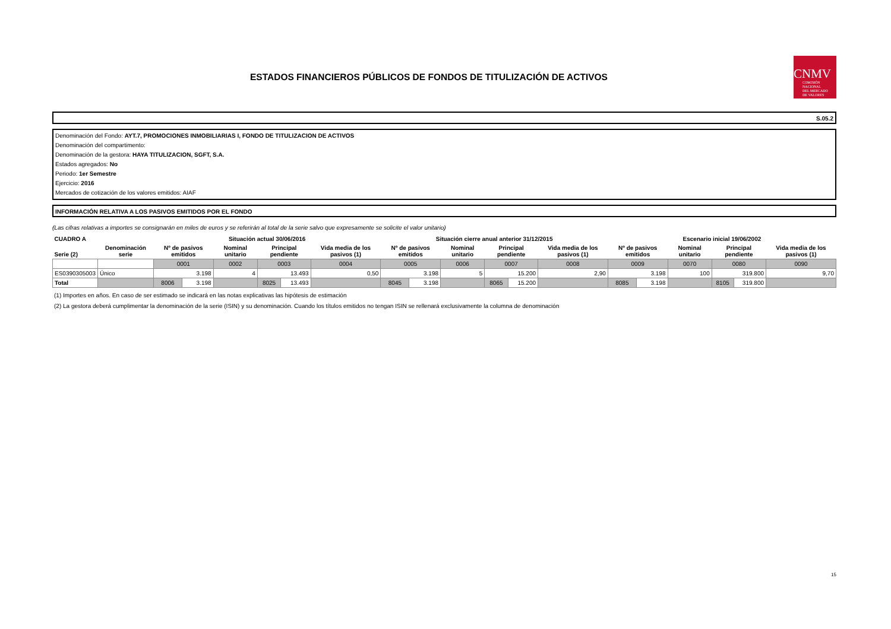ESTADOS FINANCIEROS PÚBLICOS DE FONDOS DE TITULIZACIÓN DE ACTIVOS
CNMV
COMISIÓN
NACIONAL
DEL MERCADO
DE VALORES
S.05.2
Denominación del Fondo: AYT.7, PROMOCIONES INMOBILIARIAS I, FONDO DE TITULIZACION DE ACTIVOS
Denominación del compartimento:
Denominación de la gestora: HAYA TITULIZACION, SGFT, S.A.
Estados agregados: No
Periodo: 1er Semestre
Ejercicio: 2016
Mercados de cotización de los valores emitidos: AIAF
INFORMACIÓN RELATIVA A LOS PASIVOS EMITIDOS POR EL FONDO
(Las cifras relativas a importes se consignarán en miles de euros y se referirán al total de la serie salvo que expresamente se solicite el valor unitario)
| CUADRO A | | Situación actual 30/06/2016 | | | | | | Situación cierre anual anterior 31/12/2015 | | | | | | Escenario inicial 19/06/2002 | | | | | |
| --- | --- | --- | --- | --- | --- | --- | --- | --- | --- | --- | --- | --- | --- | --- | --- | --- | --- | --- | --- |
| Serie (2) | Denominación serie | Nº de pasivos emitidos | | Nominal unitario | Principal pendiente | | Vida media de los pasivos (1) | Nº de pasivos emitidos | | Nominal unitario | Principal pendiente | | Vida media de los pasivos (1) | Nº de pasivos emitidos | | Nominal unitario | Principal pendiente | | Vida media de los pasivos (1) |
| | | 0001 | | 0002 | 0003 | | 0004 | 0005 | | 0006 | 0007 | | 0008 | 0009 | | 0070 | 0080 | | 0090 |
| ES0390305003 | Único | 3.198 | | 4 | 13.493 | | 0,50 | 3.198 | | 5 | 15.200 | | 2,90 | 3.198 | | 100 | 319.800 | | 9,70 |
| Total | | 8006 | 3.198 | | 8025 | 13.493 | | 8045 | 3.198 | | 8065 | 15.200 | | 8085 | 3.198 | | 8105 | 319.800 | |
(1) Importes en años. En caso de ser estimado se indicará en las notas explicativas las hipótesis de estimación
(2) La gestora deberá cumplimentar la denominación de la serie (ISIN) y su denominación. Cuando los títulos emitidos no tengan ISIN se rellenará exclusivamente la columna de denominación
15